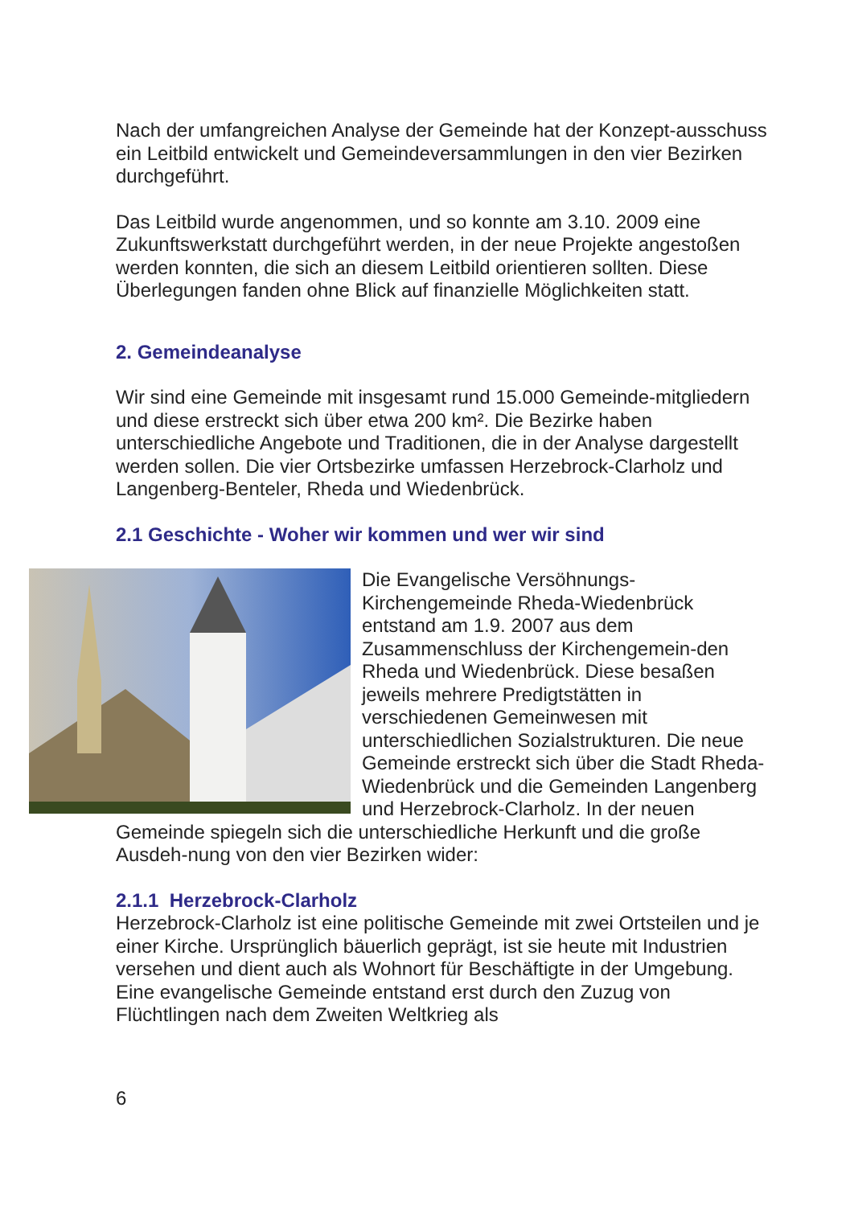Nach der umfangreichen Analyse der Gemeinde hat der Konzept-ausschuss ein Leitbild entwickelt und Gemeindeversammlungen in den vier Bezirken durchgeführt.
Das Leitbild wurde angenommen, und so konnte am 3.10. 2009 eine Zukunftswerkstatt durchgeführt werden, in der neue Projekte angestoßen werden konnten, die sich an diesem Leitbild orientieren sollten. Diese Überlegungen fanden ohne Blick auf finanzielle Möglichkeiten statt.
2. Gemeindeanalyse
Wir sind eine Gemeinde mit insgesamt rund 15.000 Gemeinde-mitgliedern und diese erstreckt sich über etwa 200 km². Die Bezirke haben unterschiedliche Angebote und Traditionen, die in der Analyse dargestellt werden sollen. Die vier Ortsbezirke umfassen Herzebrock-Clarholz und Langenberg-Benteler, Rheda und Wiedenbrück.
2.1 Geschichte - Woher wir kommen und wer wir sind
Die Evangelische Versöhnungs-Kirchengemeinde Rheda-Wiedenbrück entstand am 1.9. 2007 aus dem Zusammenschluss der Kirchengemein-den Rheda und Wiedenbrück. Diese besaßen jeweils mehrere Predigtstätten in verschiedenen Gemeinwesen mit unterschiedlichen Sozialstrukturen. Die neue Gemeinde erstreckt sich über die Stadt Rheda-Wiedenbrück und die Gemeinden Langenberg und Herzebrock-Clarholz. In der neuen Gemeinde spiegeln sich die unterschiedliche Herkunft und die große Ausdeh-nung von den vier Bezirken wider:
2.1.1 Herzebrock-Clarholz
Herzebrock-Clarholz ist eine politische Gemeinde mit zwei Ortsteilen und je einer Kirche. Ursprünglich bäuerlich geprägt, ist sie heute mit Industrien versehen und dient auch als Wohnort für Beschäftigte in der Umgebung. Eine evangelische Gemeinde entstand erst durch den Zuzug von Flüchtlingen nach dem Zweiten Weltkrieg als
6